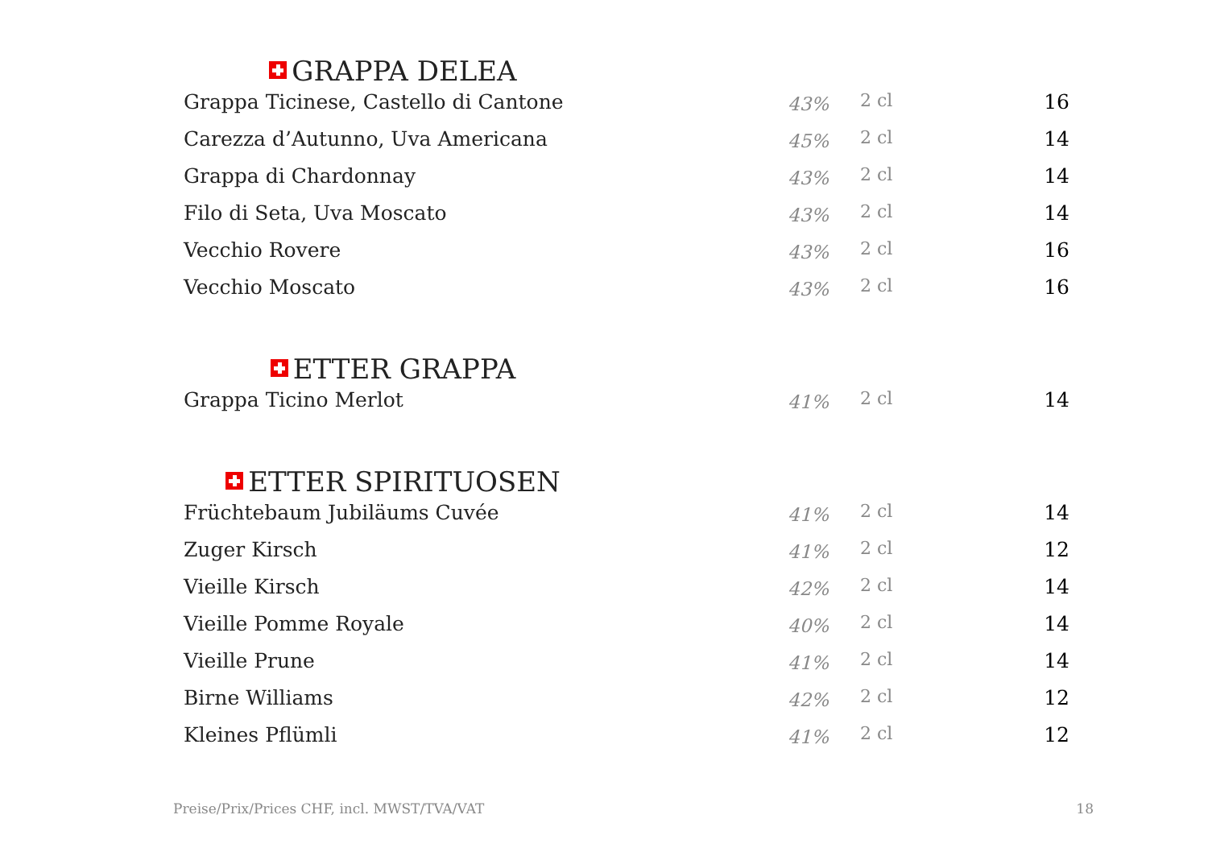GRAPPA DELEA
| Grappa Ticinese, Castello di Cantone | 43% | 2 cl | 16 |
| Carezza d’Autunno, Uva Americana | 45% | 2 cl | 14 |
| Grappa di Chardonnay | 43% | 2 cl | 14 |
| Filo di Seta, Uva Moscato | 43% | 2 cl | 14 |
| Vecchio Rovere | 43% | 2 cl | 16 |
| Vecchio Moscato | 43% | 2 cl | 16 |
ETTER GRAPPA
| Grappa Ticino Merlot | 41% | 2 cl | 14 |
ETTER SPIRITUOSEN
| Früchtebaum Jubiläums Cuvée | 41% | 2 cl | 14 |
| Zuger Kirsch | 41% | 2 cl | 12 |
| Vieille Kirsch | 42% | 2 cl | 14 |
| Vieille Pomme Royale | 40% | 2 cl | 14 |
| Vieille Prune | 41% | 2 cl | 14 |
| Birne Williams | 42% | 2 cl | 12 |
| Kleines Pflümli | 41% | 2 cl | 12 |
Preise/Prix/Prices CHF, incl. MWST/TVA/VAT 18